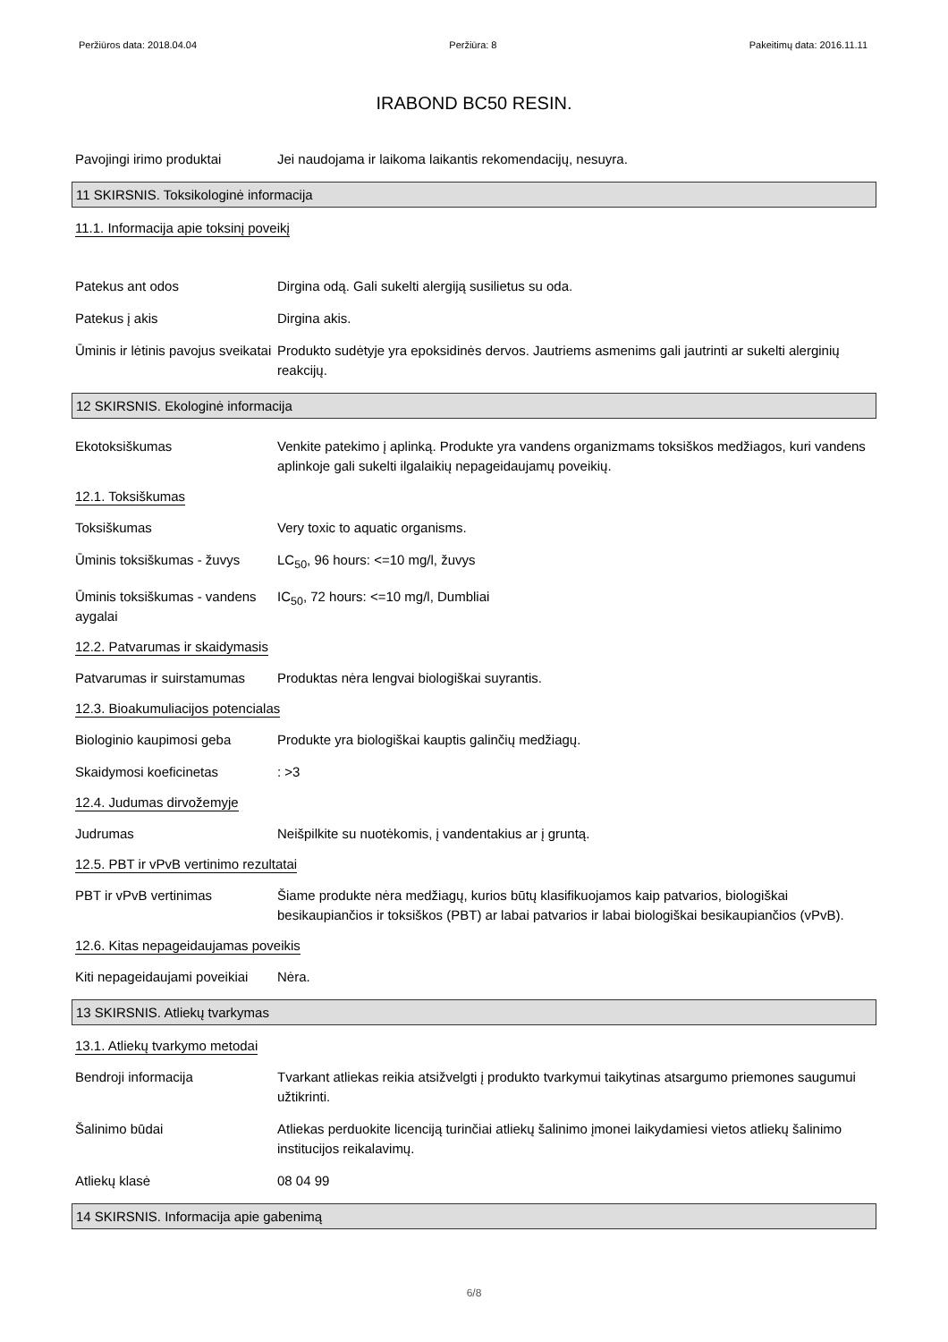Peržiūros data: 2018.04.04 Peržiūra: 8 Pakeitimų data: 2016.11.11
IRABOND BC50 RESIN.
Pavojingi irimo produktai Jei naudojama ir laikoma laikantis rekomendacijų, nesuyra.
11 SKIRSNIS. Toksikologinė informacija
11.1. Informacija apie toksinį poveikį
Patekus ant odos Dirgina odą. Gali sukelti alergiją susilietus su oda.
Patekus į akis Dirgina akis.
Ūminis ir lėtinis pavojus sveikatai
Produkto sudėtyje yra epoksidinės dervos. Jautriems asmenims gali jautrinti ar sukelti alerginių reakcijų.
12 SKIRSNIS. Ekologinė informacija
Ekotoksiškumas Venkite patekimo į aplinką. Produkte yra vandens organizmams toksiškos medžiagos, kuri vandens aplinkoje gali sukelti ilgalaikių nepageidaujamų poveikių.
12.1. Toksiškumas
Toksiškumas Very toxic to aquatic organisms.
Ūminis toksiškumas - žuvys
LC<sub>50</sub>, 96 hours: <=10 mg/l, žuvys
Ūminis toksiškumas - vandens aygalai
IC<sub>50</sub>, 72 hours: <=10 mg/l, Dumbliai
12.2. Patvarumas ir skaidymasis
Patvarumas ir suirstamumas
Produktas nėra lengvai biologiškai suyrantis.
12.3. Bioakumuliacijos potencialas
Biologinio kaupimosi geba Produkte yra biologiškai kauptis galinčių medžiagų.
Skaidymosi koeficinetas : >3
12.4. Judumas dirvožemyje
Judrumas Neišpilkite su nuotėkomis, į vandentakius ar į gruntą.
12.5. PBT ir vPvB vertinimo rezultatai
PBT ir vPvB vertinimas Šiame produkte nėra medžiagų, kurios būtų klasifikuojamos kaip patvarios, biologiškai besikaupiančios ir toksiškos (PBT) ar labai patvarios ir labai biologiškai besikaupiančios (vPvB).
12.6. Kitas nepageidaujamas poveikis
Kiti nepageidaujami poveikiai
Nėra.
13 SKIRSNIS. Atliekų tvarkymas
13.1. Atliekų tvarkymo metodai
Bendroji informacija Tvarkant atliekas reikia atsižvelgti į produkto tvarkymui taikytinas atsargumo priemones saugumui užtikrinti.
Šalinimo būdai Atliekas perduokite licenciją turinčiai atliekų šalinimo įmonei laikydamiesi vietos atliekų šalinimo institucijos reikalavimų.
Atliekų klasė 08 04 99
14 SKIRSNIS. Informacija apie gabenimą
6/8